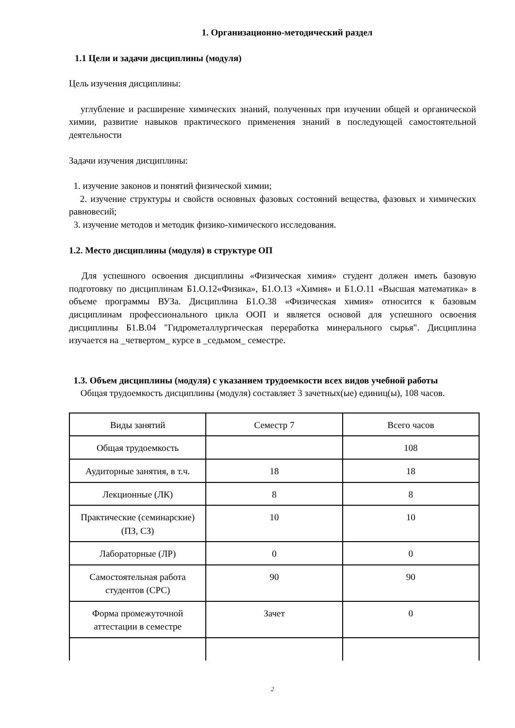1. Организационно-методический раздел
1.1 Цели и задачи дисциплины (модуля)
Цель изучения дисциплины:
углубление и расширение химических знаний, полученных при изучении общей и органической химии, развитие навыков практического применения знаний в последующей самостоятельной деятельности
Задачи изучения дисциплины:
1. изучение законов и понятий физической химии;
2. изучение структуры и свойств основных фазовых состояний вещества, фазовых и химических равновесий;
3. изучение методов и методик физико-химического исследования.
1.2. Место дисциплины (модуля) в структуре ОП
Для успешного освоения дисциплины «Физическая химия» студент должен иметь базовую подготовку по дисциплинам Б1.О.12«Физика», Б1.О.13 «Химия» и Б1.О.11 «Высшая математика» в объеме программы ВУЗа. Дисциплина Б1.О.38 «Физическая химия» относится к базовым дисциплинам профессионального цикла ООП и является основой для успешного освоения дисциплины Б1.В.04 "Гидрометаллургическая переработка минерального сырья". Дисциплина изучается на _четвертом_ курсе в _седьмом_ семестре.
1.3. Объем дисциплины (модуля) с указанием трудоемкости всех видов учебной работы
Общая трудоемкость дисциплины (модуля) составляет 3 зачетных(ые) единиц(ы), 108 часов.
| Виды занятий | Семестр 7 | Всего часов |
| Общая трудоемкость | | 108 |
| Аудиторные занятия, в т.ч. | 18 | 18 |
| Лекционные (ЛК) | 8 | 8 |
| Практические (семинарские) (ПЗ, СЗ) | 10 | 10 |
| Лабораторные (ЛР) | 0 | 0 |
| Самостоятельная работа студентов (СРС) | 90 | 90 |
| Форма промежуточной аттестации в семестре | Зачет | 0 |
2